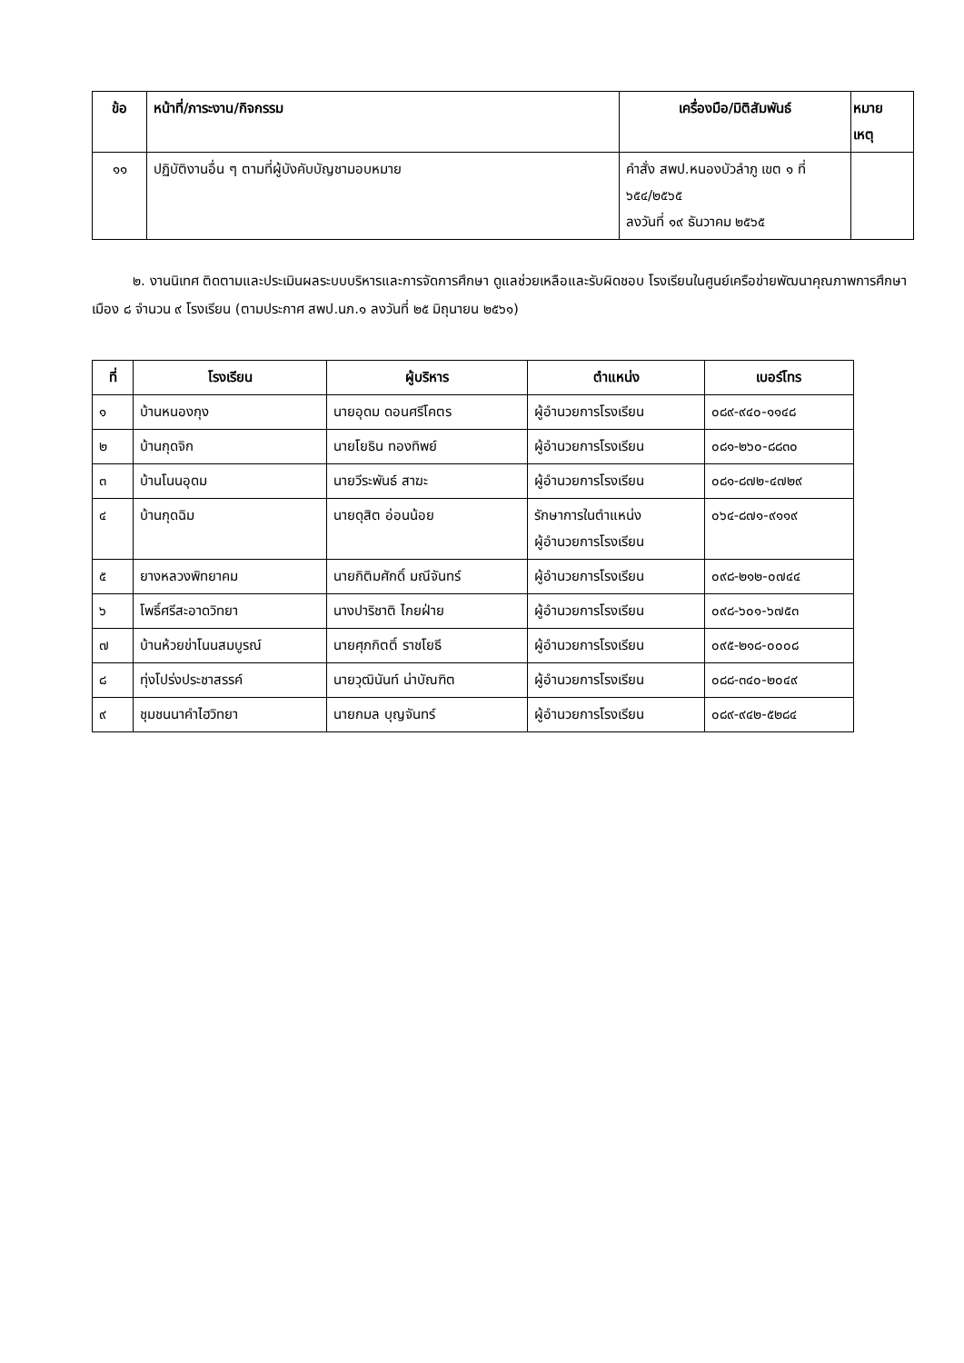| ข้อ | หน้าที่/ภาระงาน/กิจกรรม | เครื่องมือ/มิติสัมพันธ์ | หมาย เหตุ |
| --- | --- | --- | --- |
| ๑๑ | ปฏิบัติงานอื่น ๆ ตามที่ผู้บังคับบัญชามอบหมาย | คำสั่ง สพป.หนองบัวลำภู เขต ๑ ที่ ๖๕๔/๒๕๖๕ ลงวันที่ ๑๙ ธันวาคม ๒๕๖๕ | |
๒. งานนิเทศ ติดตามและประเมินผลระบบบริหารและการจัดการศึกษา ดูแลช่วยเหลือและรับผิดชอบ โรงเรียนในศูนย์เครือข่ายพัฒนาคุณภาพการศึกษาเมือง ๘ จำนวน ๙ โรงเรียน (ตามประกาศ สพป.นภ.๑ ลงวันที่ ๒๕ มิถุนายน ๒๕๖๑)
| ที่ | โรงเรียน | ผู้บริหาร | ตำแหน่ง | เบอร์โทร |
| --- | --- | --- | --- | --- |
| ๑ | บ้านหนองกุง | นายอุดม ดอนศรีโคตร | ผู้อำนวยการโรงเรียน | ๐๘๙-๙๔๐-๑๑๔๘ |
| ๒ | บ้านกุดจิก | นายโยธิน ทองทิพย์ | ผู้อำนวยการโรงเรียน | ๐๘๑-๒๖๐-๘๘๓๐ |
| ๓ | บ้านโนนอุดม | นายวีระพันธ์ สาฆะ | ผู้อำนวยการโรงเรียน | ๐๘๑-๘๗๒-๔๗๒๙ |
| ๔ | บ้านกุดฉิม | นายดุสิต อ่อนน้อย | รักษาการในตำแหน่ง ผู้อำนวยการโรงเรียน | ๐๖๔-๘๗๑-๙๑๑๙ |
| ๕ | ยางหลวงพิทยาคม | นายกิติมศักดิ์ มณีจันทร์ | ผู้อำนวยการโรงเรียน | ๐๙๘-๒๑๒-๐๗๔๔ |
| ๖ | โพธิ์ศรีสะอาดวิทยา | นางปาริชาติ ไกยฝ่าย | ผู้อำนวยการโรงเรียน | ๐๙๘-๖๐๑-๖๗๕๓ |
| ๗ | บ้านห้วยข่าโนนสมบูรณ์ | นายศุภกิตติ์ ราชโยธี | ผู้อำนวยการโรงเรียน | ๐๙๕-๒๑๘-๐๐๐๘ |
| ๘ | ทุ่งโปร่งประชาสรรค์ | นายวุฒินันท์ น่าบัณฑิต | ผู้อำนวยการโรงเรียน | ๐๘๘-๓๔๐-๒๐๔๙ |
| ๙ | ชุมชนนาคำไฮวิทยา | นายกมล บุญจันทร์ | ผู้อำนวยการโรงเรียน | ๐๘๙-๙๔๒-๕๒๘๔ |